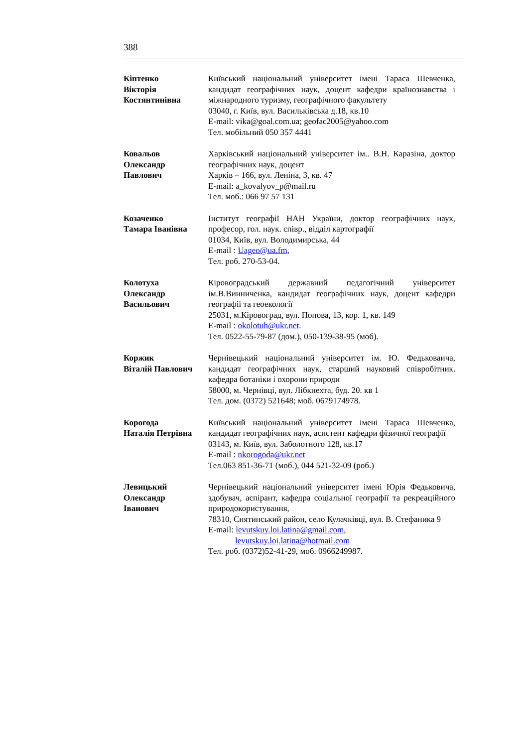388
Кіптенко
Вікторія
Костянтинівна
Київський національний університет імені Тараса Шевченка, кандидат географічних наук, доцент кафедри країнознавства і міжнародного туризму, географічного факультету
03040, г. Київ, вул. Васильківська д.18, кв.10
E-mail: vika@goal.com.ua; geofac2005@yahoo.com
Тел. мобільний 050 357 4441
Ковальов
Олександр
Павлович
Харківський національний університет ім.. В.Н. Каразіна, доктор географічних наук, доцент
Харків – 166, вул. Леніна, 3, кв. 47
E-mail: a_kovalyov_p@mail.ru
Тел. моб.: 066 97 57 131
Козаченко
Тамара Іванівна
Інститут географії НАН України, доктор географічних наук, професор, гол. наук. співр., відділ картографії
01034, Київ, вул. Володимирська, 44
E-mail : Uageo@ua.fm,
Тел. роб. 270-53-04.
Колотуха
Олександр
Васильович
Кіровоградський державний педагогічний університет ім.В.Винниченка, кандидат географічних наук, доцент кафедри географії та геоекології
25031, м.Кіровоград, вул. Попова, 13, кор. 1, кв. 149
E-mail : okolotuh@ukr.net.
Тел. 0522-55-79-87 (дом.), 050-139-38-95 (моб).
Коржик
Віталій Павлович
Чернівецький національний університет ім. Ю. Федьковаича, кандидат географічних наук, старший науковий співробітник. кафедра ботаніки і охорони природи
58000, м. Чернівці, вул. Лібкнехта, буд. 20. кв 1
Тел. дом. (0372) 521648; моб. 0679174978.
Корогода
Наталія Петрівна
Київський національний університет імені Тараса Шевченка, кандидат географічних наук, асистент кафедри фізичної географії
03143, м. Київ, вул. Заболотного 128, кв.17
E-mail : nkorogoda@ukr.net
Тел.063 851-36-71 (моб.), 044 521-32-09 (роб.)
Левицький
Олександр
Іванович
Чернівецький національний університет імені Юрія Федьковича, здобувач, аспірант, кафедра соціальної географії та рекреаційного природокористування,
78310, Снятинський район, село Кулачківці, вул. В. Стефаника 9
E-mail: levutskuy.loi.latina@gmail.com,
levutskuy.loi.latina@hotmail.com
Тел. роб. (0372)52-41-29, моб. 0966249987.